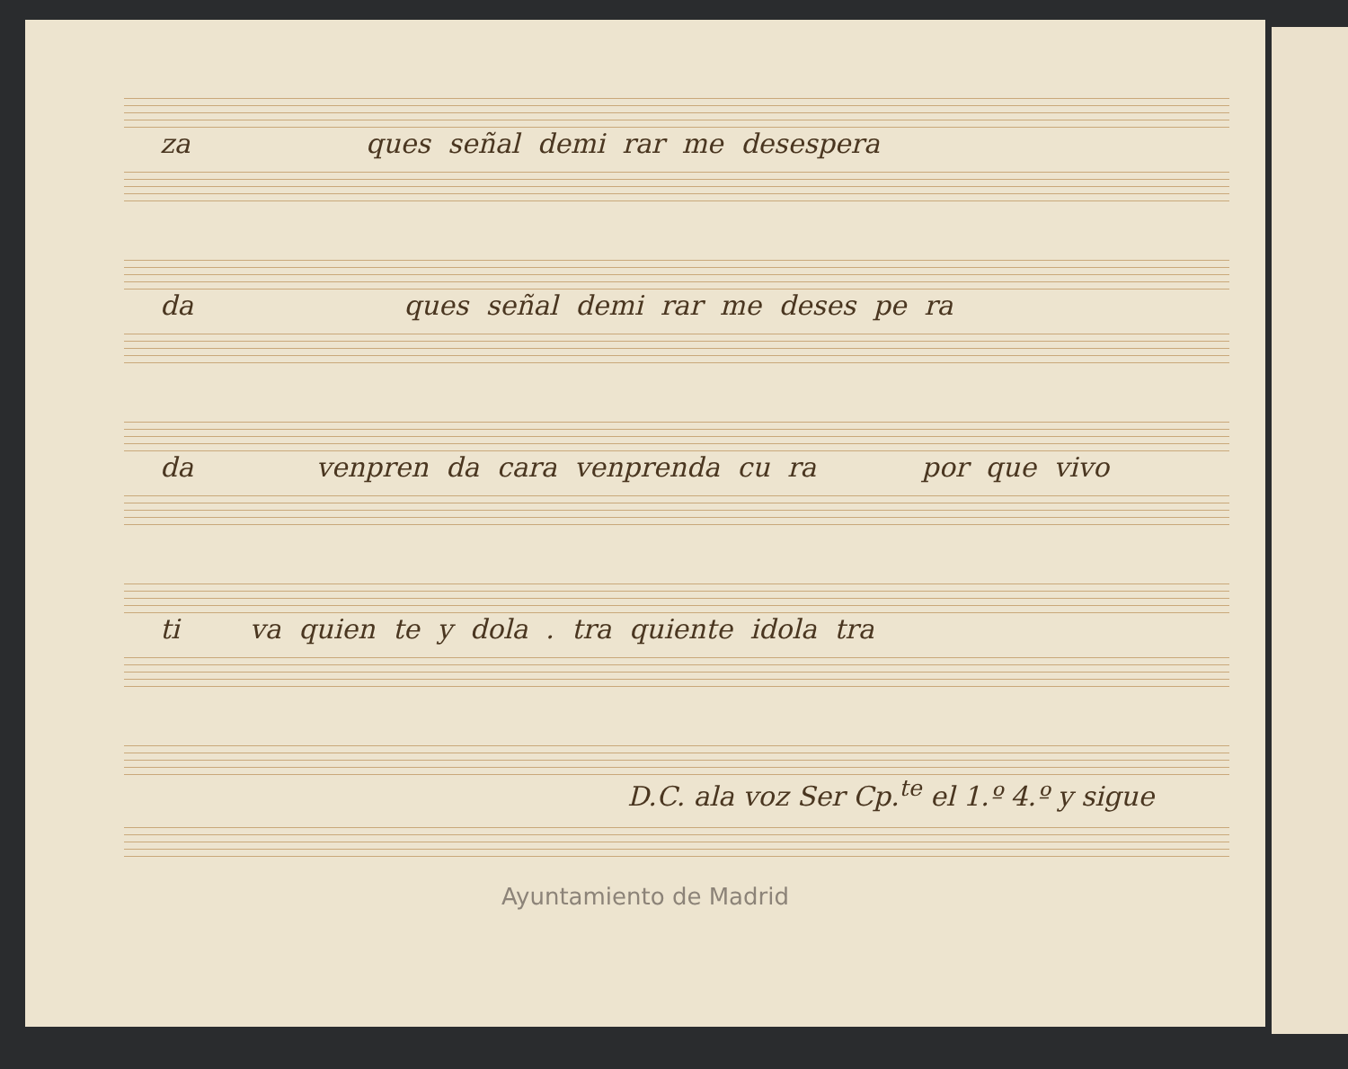za ques señal demi rar me desespera
da ques señal demi rar me deses pe ra
da venpren da cara venprenda cu ra por que vivo
ti va quien te y dola . tra quiente idola tra
D.C. ala voz Ser Cp.<sup>te</sup> el 1.º 4.º y sigue
Ayuntamiento de Madrid